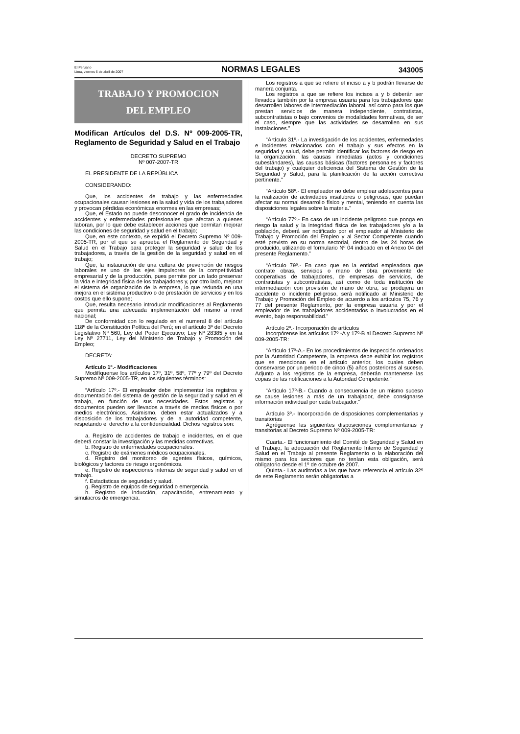El Peruano
Lima, viernes 6 de abril de 2007
NORMAS LEGALES 343005
TRABAJO Y PROMOCION
DEL EMPLEO
Modifican Artículos del D.S. Nº 009-2005-TR, Reglamento de Seguridad y Salud en el Trabajo
DECRETO SUPREMO
Nº 007-2007-TR
EL PRESIDENTE DE LA REPÚBLICA
CONSIDERANDO:
Que, los accidentes de trabajo y las enfermedades ocupacionales causan lesiones en la salud y vida de los trabajadores y provocan pérdidas económicas enormes en las empresas;
Que, el Estado no puede desconocer el grado de incidencia de accidentes y enfermedades profesionales que afectan a quienes laboran, por lo que debe establecer acciones que permitan mejorar las condiciones de seguridad y salud en el trabajo;
Que, en este contexto, se expidió el Decreto Supremo Nº 009-2005-TR, por el que se aprueba el Reglamento de Seguridad y Salud en el Trabajo para proteger la seguridad y salud de los trabajadores, a través de la gestión de la seguridad y salud en el trabajo;
Que, la instauración de una cultura de prevención de riesgos laborales es uno de los ejes impulsores de la competitividad empresarial y de la producción, pues permite por un lado preservar la vida e integridad física de los trabajadores y, por otro lado, mejorar el sistema de organización de la empresa, lo que redunda en una mejora en el sistema productivo o de prestación de servicios y en los costos que ello supone;
Que, resulta necesario introducir modificaciones al Reglamento que permita una adecuada implementación del mismo a nivel nacional;
De conformidad con lo regulado en el numeral 8 del artículo 118º de la Constitución Política del Perú; en el artículo 3º del Decreto Legislativo Nº 560, Ley del Poder Ejecutivo; Ley Nº 28385 y en la Ley Nº 27711, Ley del Ministerio de Trabajo y Promoción del Empleo;
DECRETA:
Artículo 1º.- Modificaciones
Modifíquense los artículos 17º, 31º, 58º, 77º y 79º del Decreto Supremo Nº 009-2005-TR, en los siguientes términos:
“Artículo 17º.- El empleador debe implementar los registros y documentación del sistema de gestión de la seguridad y salud en el trabajo, en función de sus necesidades. Estos registros y documentos pueden ser llevados a través de medios físicos o por medios electrónicos. Asimismo, deben estar actualizados y a disposición de los trabajadores y de la autoridad competente, respetando el derecho a la confidencialidad. Dichos registros son:
a. Registro de accidentes de trabajo e incidentes, en el que deberá constar la investigación y las medidas correctivas.
b. Registro de enfermedades ocupacionales.
c. Registro de exámenes médicos ocupacionales.
d. Registro del monitoreo de agentes físicos, químicos, biológicos y factores de riesgo ergonómicos.
e. Registro de inspecciones internas de seguridad y salud en el trabajo.
f. Estadísticas de seguridad y salud.
g. Registro de equipos de seguridad o emergencia.
h. Registro de inducción, capacitación, entrenamiento y simulacros de emergencia.
Los registros a que se refiere el inciso a y b podrán llevarse de manera conjunta.
Los registros a que se refiere los incisos a y b deberán ser llevados también por la empresa usuaria para los trabajadores que desarrollen labores de intermediación laboral, así como para los que prestan servicios de manera independiente, contratistas, subcontratistas o bajo convenios de modalidades formativas, de ser el caso, siempre que las actividades se desarrollen en sus instalaciones.”
“Artículo 31º.- La investigación de los accidentes, enfermedades e incidentes relacionados con el trabajo y sus efectos en la seguridad y salud, debe permitir identificar los factores de riesgo en la organización, las causas inmediatas (actos y condiciones subestándares), las causas básicas (factores personales y factores del trabajo) y cualquier deficiencia del Sistema de Gestión de la Seguridad y Salud, para la planificación de la acción correctiva pertinente.”
“Artículo 58º.- El empleador no debe emplear adolescentes para la realización de actividades insalubres o peligrosas, que puedan afectar su normal desarrollo físico y mental, teniendo en cuenta las disposiciones legales sobre la materia.”
“Artículo 77º.- En caso de un incidente peligroso que ponga en riesgo la salud y la integridad física de los trabajadores y/o a la población, deberá ser notificado por el empleador al Ministerio de Trabajo y Promoción del Empleo y al Sector Competente cuando esté previsto en su norma sectorial, dentro de las 24 horas de producido, utilizando el formulario Nº 04 indicado en el Anexo 04 del presente Reglamento.”
“Artículo 79º.- En caso que en la entidad empleadora que contrate obras, servicios o mano de obra proveniente de cooperativas de trabajadores, de empresas de servicios, de contratistas y subcontratistas, así como de toda institución de intermediación con provisión de mano de obra, se produjera un accidente o incidente peligroso, será notificado al Ministerio de Trabajo y Promoción del Empleo de acuerdo a los artículos 75, 76 y 77 del presente Reglamento, por la empresa usuaria y por el empleador de los trabajadores accidentados o involucrados en el evento, bajo responsabilidad.”
Artículo 2º.- Incorporación de artículos
Incorpórense los artículos 17º -A y 17º-B al Decreto Supremo Nº 009-2005-TR:
“Artículo 17º-A.- En los procedimientos de inspección ordenados por la Autoridad Competente, la empresa debe exhibir los registros que se mencionan en el artículo anterior, los cuales deben conservarse por un periodo de cinco (5) años posteriores al suceso. Adjunto a los registros de la empresa, deberán mantenerse las copias de las notificaciones a la Autoridad Competente.“
“Artículo 17º-B.- Cuando a consecuencia de un mismo suceso se cause lesiones a más de un trabajador, debe consignarse información individual por cada trabajador.”
Artículo 3º.- Incorporación de disposiciones complementarias y transitorias
Agréguense las siguientes disposiciones complementarias y transitorias al Decreto Supremo Nº 009-2005-TR:
Cuarta.- El funcionamiento del Comité de Seguridad y Salud en el Trabajo, la adecuación del Reglamento Interno de Seguridad y Salud en el Trabajo al presente Reglamento o la elaboración del mismo para los sectores que no tenían esta obligación, será obligatorio desde el 1º de octubre de 2007.
Quinta.- Las auditorías a las que hace referencia el artículo 32º de este Reglamento serán obligatorias a